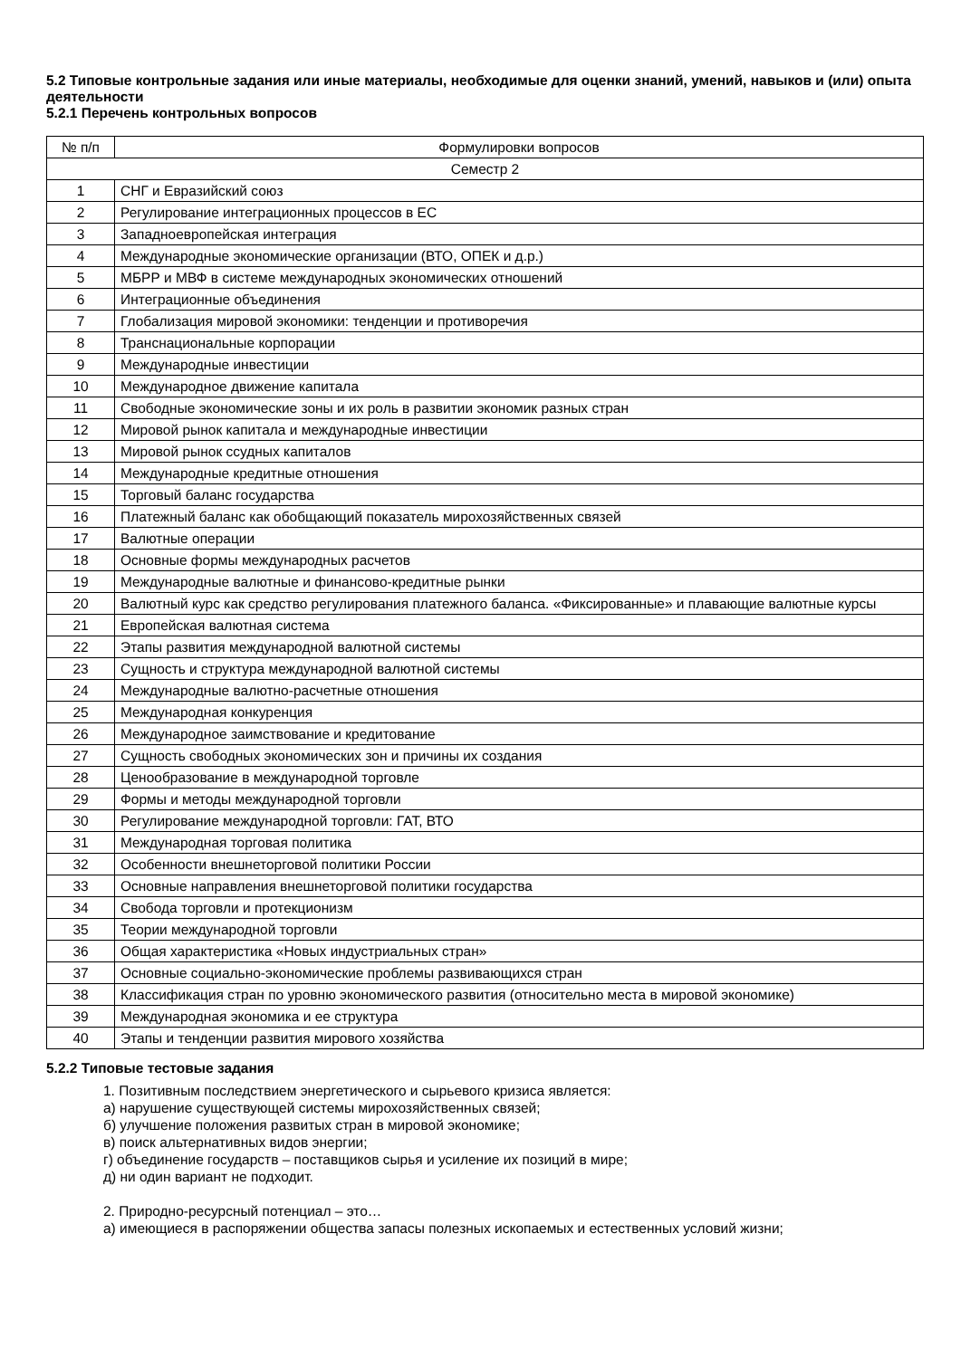5.2 Типовые контрольные задания или иные материалы, необходимые для оценки знаний, умений, навыков и (или) опыта деятельности
5.2.1 Перечень контрольных вопросов
| № п/п | Формулировки вопросов |
| --- | --- |
| Семестр 2 | |
| 1 | СНГ и Евразийский союз |
| 2 | Регулирование интеграционных процессов в ЕС |
| 3 | Западноевропейская интеграция |
| 4 | Международные экономические организации (ВТО, ОПЕК и д.р.) |
| 5 | МБРР и МВФ в системе международных экономических отношений |
| 6 | Интеграционные объединения |
| 7 | Глобализация мировой экономики: тенденции и противоречия |
| 8 | Транснациональные корпорации |
| 9 | Международные инвестиции |
| 10 | Международное движение капитала |
| 11 | Свободные экономические зоны и их роль в развитии экономик разных стран |
| 12 | Мировой рынок капитала и международные инвестиции |
| 13 | Мировой рынок ссудных капиталов |
| 14 | Международные кредитные отношения |
| 15 | Торговый баланс государства |
| 16 | Платежный баланс как обобщающий показатель мирохозяйственных связей |
| 17 | Валютные операции |
| 18 | Основные формы международных расчетов |
| 19 | Международные валютные и финансово-кредитные рынки |
| 20 | Валютный курс как средство регулирования платежного баланса. «Фиксированные» и плавающие валютные курсы |
| 21 | Европейская валютная система |
| 22 | Этапы развития международной валютной системы |
| 23 | Сущность и структура международной валютной системы |
| 24 | Международные валютно-расчетные отношения |
| 25 | Международная конкуренция |
| 26 | Международное заимствование и кредитование |
| 27 | Сущность свободных экономических зон и причины их создания |
| 28 | Ценообразование в международной торговле |
| 29 | Формы и методы международной торговли |
| 30 | Регулирование международной торговли: ГАТ, ВТО |
| 31 | Международная торговая политика |
| 32 | Особенности внешнеторговой политики России |
| 33 | Основные направления внешнеторговой политики государства |
| 34 | Свобода торговли и протекционизм |
| 35 | Теории международной торговли |
| 36 | Общая характеристика «Новых индустриальных стран» |
| 37 | Основные социально-экономические проблемы развивающихся стран |
| 38 | Классификация стран по уровню экономического развития (относительно места в мировой экономике) |
| 39 | Международная экономика и ее структура |
| 40 | Этапы и тенденции развития мирового хозяйства |
5.2.2 Типовые тестовые задания
1. Позитивным последствием энергетического и сырьевого кризиса является:
а) нарушение существующей системы мирохозяйственных связей;
б) улучшение положения развитых стран в мировой экономике;
в) поиск альтернативных видов энергии;
г) объединение государств – поставщиков сырья и усиление их позиций в мире;
д) ни один вариант не подходит.
2. Природно-ресурсный потенциал – это…
а) имеющиеся в распоряжении общества запасы полезных ископаемых и естественных условий жизни;